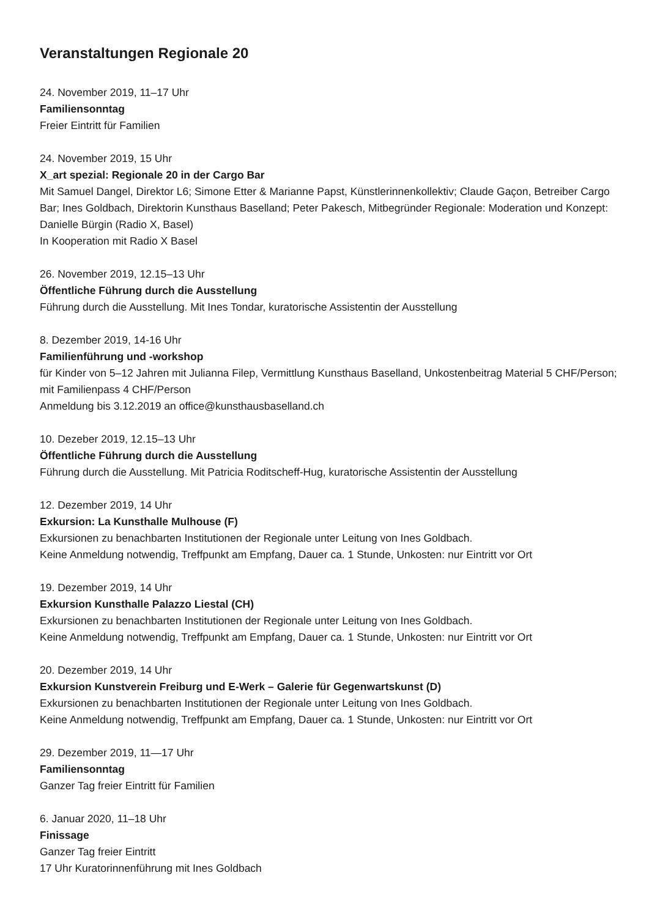Veranstaltungen Regionale 20
24. November 2019, 11–17 Uhr
Familiensonntag
Freier Eintritt für Familien
24. November 2019, 15 Uhr
X_art spezial: Regionale 20 in der Cargo Bar
Mit Samuel Dangel, Direktor L6; Simone Etter & Marianne Papst, Künstlerinnenkollektiv; Claude Gaçon, Betreiber Cargo Bar; Ines Goldbach, Direktorin Kunsthaus Baselland; Peter Pakesch, Mitbegründer Regionale: Moderation und Konzept: Danielle Bürgin (Radio X, Basel)
In Kooperation mit Radio X Basel
26. November 2019, 12.15–13 Uhr
Öffentliche Führung durch die Ausstellung
Führung durch die Ausstellung. Mit Ines Tondar, kuratorische Assistentin der Ausstellung
8. Dezember 2019, 14-16 Uhr
Familienführung und -workshop
für Kinder von 5–12 Jahren mit Julianna Filep, Vermittlung Kunsthaus Baselland, Unkostenbeitrag Material 5 CHF/Person; mit Familienpass 4 CHF/Person
Anmeldung bis 3.12.2019 an office@kunsthausbaselland.ch
10. Dezeber 2019, 12.15–13 Uhr
Öffentliche Führung durch die Ausstellung
Führung durch die Ausstellung. Mit Patricia Roditscheff-Hug, kuratorische Assistentin der Ausstellung
12. Dezember 2019, 14 Uhr
Exkursion: La Kunsthalle Mulhouse (F)
Exkursionen zu benachbarten Institutionen der Regionale unter Leitung von Ines Goldbach.
Keine Anmeldung notwendig, Treffpunkt am Empfang, Dauer ca. 1 Stunde, Unkosten: nur Eintritt vor Ort
19. Dezember 2019, 14 Uhr
Exkursion Kunsthalle Palazzo Liestal (CH)
Exkursionen zu benachbarten Institutionen der Regionale unter Leitung von Ines Goldbach.
Keine Anmeldung notwendig, Treffpunkt am Empfang, Dauer ca. 1 Stunde, Unkosten: nur Eintritt vor Ort
20. Dezember 2019, 14 Uhr
Exkursion Kunstverein Freiburg und E-Werk – Galerie für Gegenwartskunst (D)
Exkursionen zu benachbarten Institutionen der Regionale unter Leitung von Ines Goldbach.
Keine Anmeldung notwendig, Treffpunkt am Empfang, Dauer ca. 1 Stunde, Unkosten: nur Eintritt vor Ort
29. Dezember 2019, 11—17 Uhr
Familiensonntag
Ganzer Tag freier Eintritt für Familien
6. Januar 2020, 11–18 Uhr
Finissage
Ganzer Tag freier Eintritt
17 Uhr Kuratorinnenführung mit Ines Goldbach